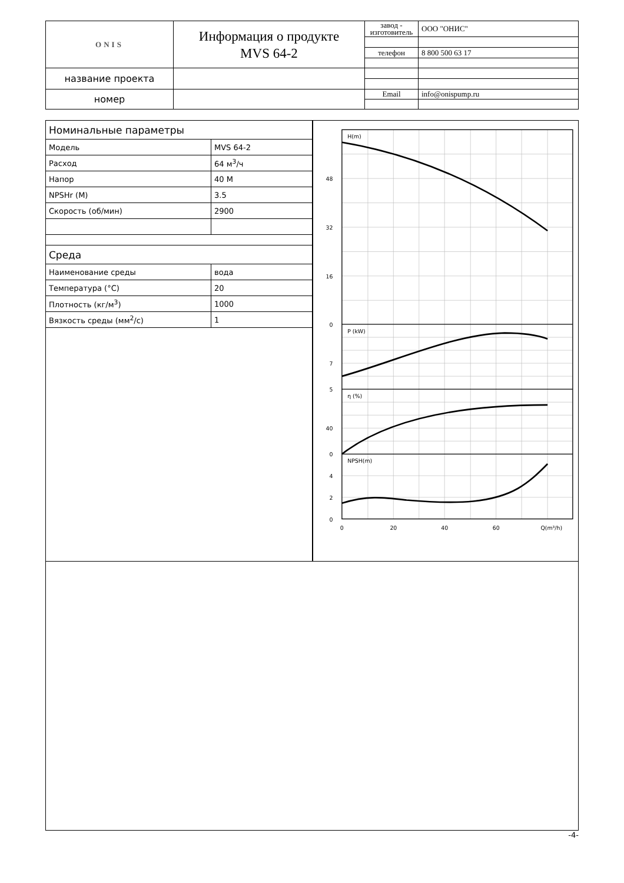| ONIS | Информация о продукте MVS 64-2 | завод - изготовитель | ООО "ОНИС" |
| | | телефон | 8 800 500 63 17 |
| название проекта | | | |
| номер | | Email | info@onispump.ru |
| Номинальные параметры | |
| Модель | MVS 64-2 |
| Расход | 64 м<sup>3</sup>/ч |
| Напор | 40 M |
| NPSHr (M) | 3.5 |
| Скорость (об/мин) | 2900 |
| Среда | |
| Наименование среды | вода |
| Температура (°C) | 20 |
| Плотность (кг/м<sup>3</sup>) | 1000 |
| Вязкость среды (мм<sup>2</sup>/с) | 1 |
H(m)
P (kW)
η (%)
NPSH(m)
48
32
16
0
7
5
40
0
4
2
0
0
20
40
60
Q(m³/h)
-4-